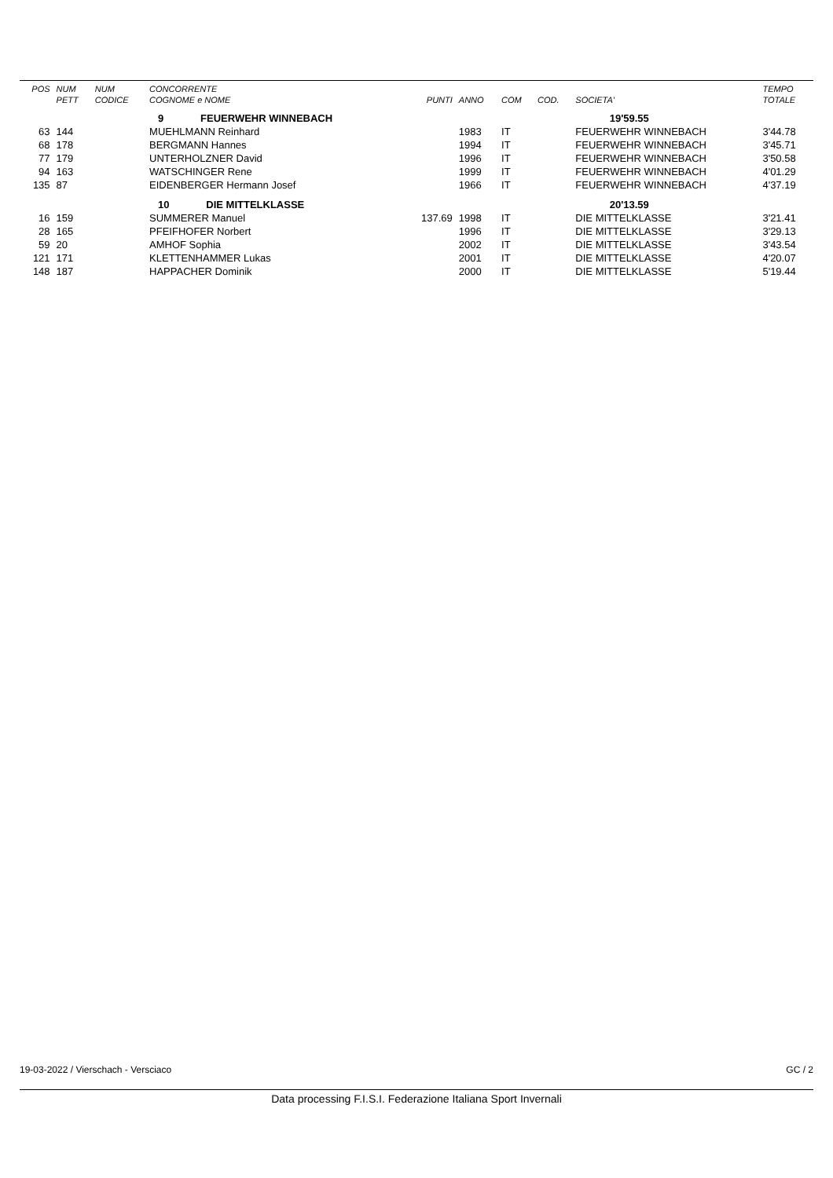| POS | NUM | NUM | CONCORRENTE | | | | | | TEMPO |
| --- | --- | --- | --- | --- | --- | --- | --- | --- | --- |
| | PETT | CODICE | COGNOME e NOME | PUNTI | ANNO | COM | COD. | SOCIETA' | TOTALE |
| | | | 9 FEUERWEHR WINNEBACH | | | | | 19'59.55 | |
| 63 | 144 | | MUEHLMANN Reinhard | | 1983 | IT | | FEUERWEHR WINNEBACH | 3'44.78 |
| 68 | 178 | | BERGMANN Hannes | | 1994 | IT | | FEUERWEHR WINNEBACH | 3'45.71 |
| 77 | 179 | | UNTERHOLZNER David | | 1996 | IT | | FEUERWEHR WINNEBACH | 3'50.58 |
| 94 | 163 | | WATSCHINGER Rene | | 1999 | IT | | FEUERWEHR WINNEBACH | 4'01.29 |
| 135 | 87 | | EIDENBERGER Hermann Josef | | 1966 | IT | | FEUERWEHR WINNEBACH | 4'37.19 |
| | | | 10 DIE MITTELKLASSE | | | | | 20'13.59 | |
| 16 | 159 | | SUMMERER Manuel | 137.69 | 1998 | IT | | DIE MITTELKLASSE | 3'21.41 |
| 28 | 165 | | PFEIFHOFER Norbert | | 1996 | IT | | DIE MITTELKLASSE | 3'29.13 |
| 59 | 20 | | AMHOF Sophia | | 2002 | IT | | DIE MITTELKLASSE | 3'43.54 |
| 121 | 171 | | KLETTENHAMMER Lukas | | 2001 | IT | | DIE MITTELKLASSE | 4'20.07 |
| 148 | 187 | | HAPPACHER Dominik | | 2000 | IT | | DIE MITTELKLASSE | 5'19.44 |
19-03-2022 / Vierschach - Versciaco GC / 2
Data processing F.I.S.I. Federazione Italiana Sport Invernali